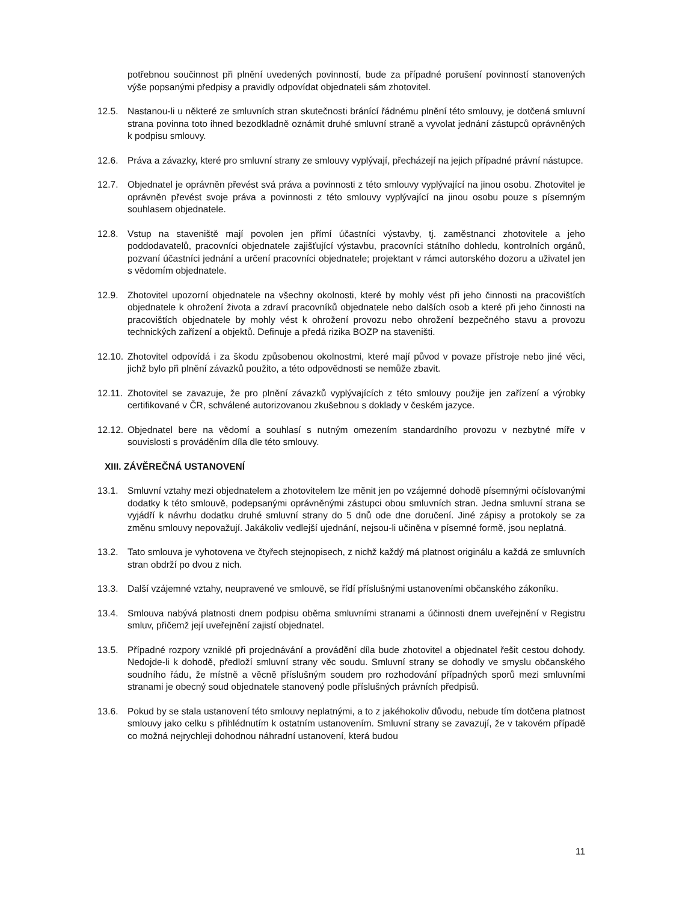potřebnou součinnost při plnění uvedených povinností, bude za případné porušení povinností stanovených výše popsanými předpisy a pravidly odpovídat objednateli sám zhotovitel.
12.5. Nastanou-li u některé ze smluvních stran skutečnosti bránící řádnému plnění této smlouvy, je dotčená smluvní strana povinna toto ihned bezodkladně oznámit druhé smluvní straně a vyvolat jednání zástupců oprávněných k podpisu smlouvy.
12.6. Práva a závazky, které pro smluvní strany ze smlouvy vyplývají, přecházejí na jejich případné právní nástupce.
12.7. Objednatel je oprávněn převést svá práva a povinnosti z této smlouvy vyplývající na jinou osobu. Zhotovitel je oprávněn převést svoje práva a povinnosti z této smlouvy vyplývající na jinou osobu pouze s písemným souhlasem objednatele.
12.8. Vstup na staveniště mají povolen jen přímí účastníci výstavby, tj. zaměstnanci zhotovitele a jeho poddodavatelů, pracovníci objednatele zajišťující výstavbu, pracovníci státního dohledu, kontrolních orgánů, pozvaní účastníci jednání a určení pracovníci objednatele; projektant v rámci autorského dozoru a uživatel jen s vědomím objednatele.
12.9. Zhotovitel upozorní objednatele na všechny okolnosti, které by mohly vést při jeho činnosti na pracovištích objednatele k ohrožení života a zdraví pracovníků objednatele nebo dalších osob a které při jeho činnosti na pracovištích objednatele by mohly vést k ohrožení provozu nebo ohrožení bezpečného stavu a provozu technických zařízení a objektů. Definuje a předá rizika BOZP na staveništi.
12.10.
Zhotovitel odpovídá i za škodu způsobenou okolnostmi, které mají původ v povaze přístroje nebo jiné věci, jichž bylo při plnění závazků použito, a této odpovědnosti se nemůže zbavit.
12.11.
Zhotovitel se zavazuje, že pro plnění závazků vyplývajících z této smlouvy použije jen zařízení a výrobky certifikované v ČR, schválené autorizovanou zkušebnou s doklady v českém jazyce.
12.12.
Objednatel bere na vědomí a souhlasí s nutným omezením standardního provozu v nezbytné míře v souvislosti s prováděním díla dle této smlouvy.
XIII. ZÁVĚREČNÁ USTANOVENÍ
13.1. Smluvní vztahy mezi objednatelem a zhotovitelem lze měnit jen po vzájemné dohodě písemnými očíslovanými dodatky k této smlouvě, podepsanými oprávněnými zástupci obou smluvních stran. Jedna smluvní strana se vyjádří k návrhu dodatku druhé smluvní strany do 5 dnů ode dne doručení. Jiné zápisy a protokoly se za změnu smlouvy nepovažují. Jakákoliv vedlejší ujednání, nejsou-li učiněna v písemné formě, jsou neplatná.
13.2. Tato smlouva je vyhotovena ve čtyřech stejnopisech, z nichž každý má platnost originálu a každá ze smluvních stran obdrží po dvou z nich.
13.3. Další vzájemné vztahy, neupravené ve smlouvě, se řídí příslušnými ustanoveními občanského zákoníku.
13.4. Smlouva nabývá platnosti dnem podpisu oběma smluvními stranami a účinnosti dnem uveřejnění v Registru smluv, přičemž její uveřejnění zajistí objednatel.
13.5. Případné rozpory vzniklé při projednávání a provádění díla bude zhotovitel a objednatel řešit cestou dohody. Nedojde-li k dohodě, předloží smluvní strany věc soudu. Smluvní strany se dohodly ve smyslu občanského soudního řádu, že místně a věcně příslušným soudem pro rozhodování případných sporů mezi smluvními stranami je obecný soud objednatele stanovený podle příslušných právních předpisů.
13.6. Pokud by se stala ustanovení této smlouvy neplatnými, a to z jakéhokoliv důvodu, nebude tím dotčena platnost smlouvy jako celku s přihlédnutím k ostatním ustanovením. Smluvní strany se zavazují, že v takovém případě co možná nejrychleji dohodnou náhradní ustanovení, která budou
11